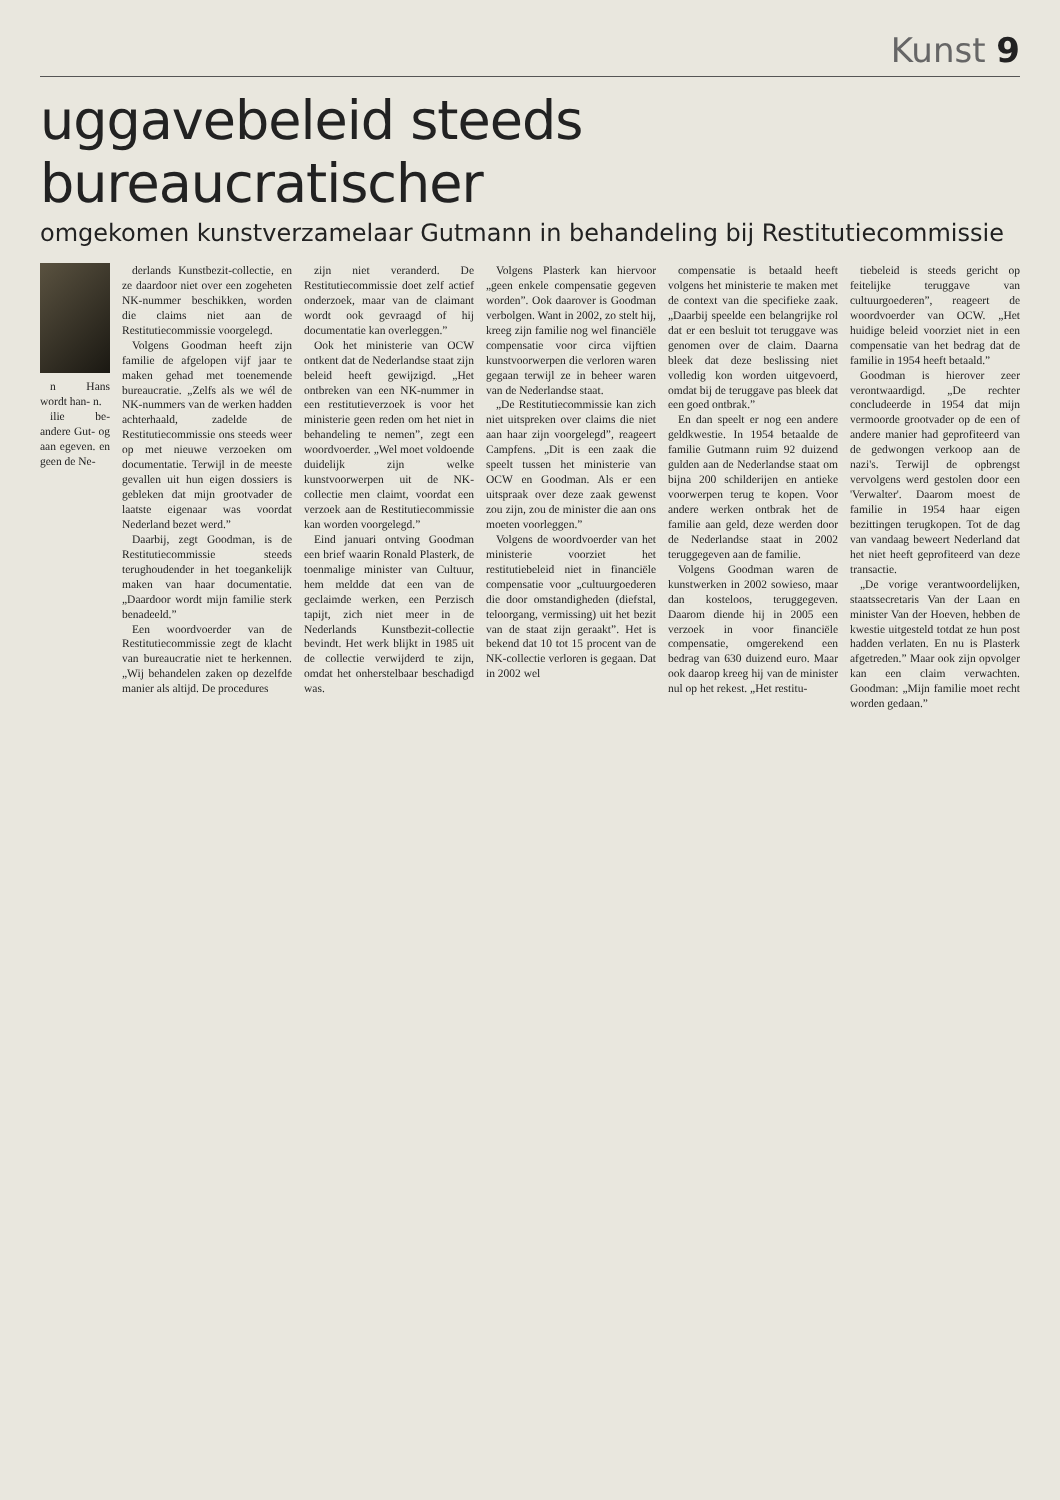Kunst 9
uggavebeleid steeds bureaucratischer
omgekomen kunstverzamelaar Gutmann in behandeling bij Restitutiecommissie
n Hans wordt han- n.
ilie be- andere Gut- og aan egeven. en geen de Ne-
derlands Kunstbezit-collectie, en ze daardoor niet over een zogeheten NK-nummer beschikken, worden die claims niet aan de Restitutiecommissie voorgelegd.
Volgens Goodman heeft zijn familie de afgelopen vijf jaar te maken gehad met toenemende bureaucratie. „Zelfs als we wél de NK-nummers van de werken hadden achterhaald, zadelde de Restitutiecommissie ons steeds weer op met nieuwe verzoeken om documentatie. Terwijl in de meeste gevallen uit hun eigen dossiers is gebleken dat mijn grootvader de laatste eigenaar was voordat Nederland bezet werd.”
Daarbij, zegt Goodman, is de Restitutiecommissie steeds terughoudender in het toegankelijk maken van haar documentatie. „Daardoor wordt mijn familie sterk benadeeld.”
Een woordvoerder van de Restitutiecommissie zegt de klacht van bureaucratie niet te herkennen. „Wij behandelen zaken op dezelfde manier als altijd. De procedures
zijn niet veranderd. De Restitutiecommissie doet zelf actief onderzoek, maar van de claimant wordt ook gevraagd of hij documentatie kan overleggen.”
Ook het ministerie van OCW ontkent dat de Nederlandse staat zijn beleid heeft gewijzigd. „Het ontbreken van een NK-nummer in een restitutieverzoek is voor het ministerie geen reden om het niet in behandeling te nemen”, zegt een woordvoerder. „Wel moet voldoende duidelijk zijn welke kunstvoorwerpen uit de NK-collectie men claimt, voordat een verzoek aan de Restitutiecommissie kan worden voorgelegd.”
Eind januari ontving Goodman een brief waarin Ronald Plasterk, de toenmalige minister van Cultuur, hem meldde dat een van de geclaimde werken, een Perzisch tapijt, zich niet meer in de Nederlands Kunstbezit-collectie bevindt. Het werk blijkt in 1985 uit de collectie verwijderd te zijn, omdat het onherstelbaar beschadigd was.
Volgens Plasterk kan hiervoor „geen enkele compensatie gegeven worden”. Ook daarover is Goodman verbolgen. Want in 2002, zo stelt hij, kreeg zijn familie nog wel financiële compensatie voor circa vijftien kunstvoorwerpen die verloren waren gegaan terwijl ze in beheer waren van de Nederlandse staat.
„De Restitutiecommissie kan zich niet uitspreken over claims die niet aan haar zijn voorgelegd”, reageert Campfens. „Dit is een zaak die speelt tussen het ministerie van OCW en Goodman. Als er een uitspraak over deze zaak gewenst zou zijn, zou de minister die aan ons moeten voorleggen.”
Volgens de woordvoerder van het ministerie voorziet het restitutiebeleid niet in financiële compensatie voor „cultuurgoederen die door omstandigheden (diefstal, teloorgang, vermissing) uit het bezit van de staat zijn geraakt”. Het is bekend dat 10 tot 15 procent van de NK-collectie verloren is gegaan. Dat in 2002 wel
compensatie is betaald heeft volgens het ministerie te maken met de context van die specifieke zaak. „Daarbij speelde een belangrijke rol dat er een besluit tot teruggave was genomen over de claim. Daarna bleek dat deze beslissing niet volledig kon worden uitgevoerd, omdat bij de teruggave pas bleek dat een goed ontbrak.”
En dan speelt er nog een andere geldkwestie. In 1954 betaalde de familie Gutmann ruim 92 duizend gulden aan de Nederlandse staat om bijna 200 schilderijen en antieke voorwerpen terug te kopen. Voor andere werken ontbrak het de familie aan geld, deze werden door de Nederlandse staat in 2002 teruggegeven aan de familie.
Volgens Goodman waren de kunstwerken in 2002 sowieso, maar dan kosteloos, teruggegeven. Daarom diende hij in 2005 een verzoek in voor financiële compensatie, omgerekend een bedrag van 630 duizend euro. Maar ook daarop kreeg hij van de minister nul op het rekest. „Het restitu-
tiebeleid is steeds gericht op feitelijke teruggave van cultuurgoederen”, reageert de woordvoerder van OCW. „Het huidige beleid voorziet niet in een compensatie van het bedrag dat de familie in 1954 heeft betaald.”
Goodman is hierover zeer verontwaardigd. „De rechter concludeerde in 1954 dat mijn vermoorde grootvader op de een of andere manier had geprofiteerd van de gedwongen verkoop aan de nazi's. Terwijl de opbrengst vervolgens werd gestolen door een 'Verwalter'. Daarom moest de familie in 1954 haar eigen bezittingen terugkopen. Tot de dag van vandaag beweert Nederland dat het niet heeft geprofiteerd van deze transactie.
„De vorige verantwoordelijken, staatssecretaris Van der Laan en minister Van der Hoeven, hebben de kwestie uitgesteld totdat ze hun post hadden verlaten. En nu is Plasterk afgetreden.” Maar ook zijn opvolger kan een claim verwachten. Goodman: „Mijn familie moet recht worden gedaan.”